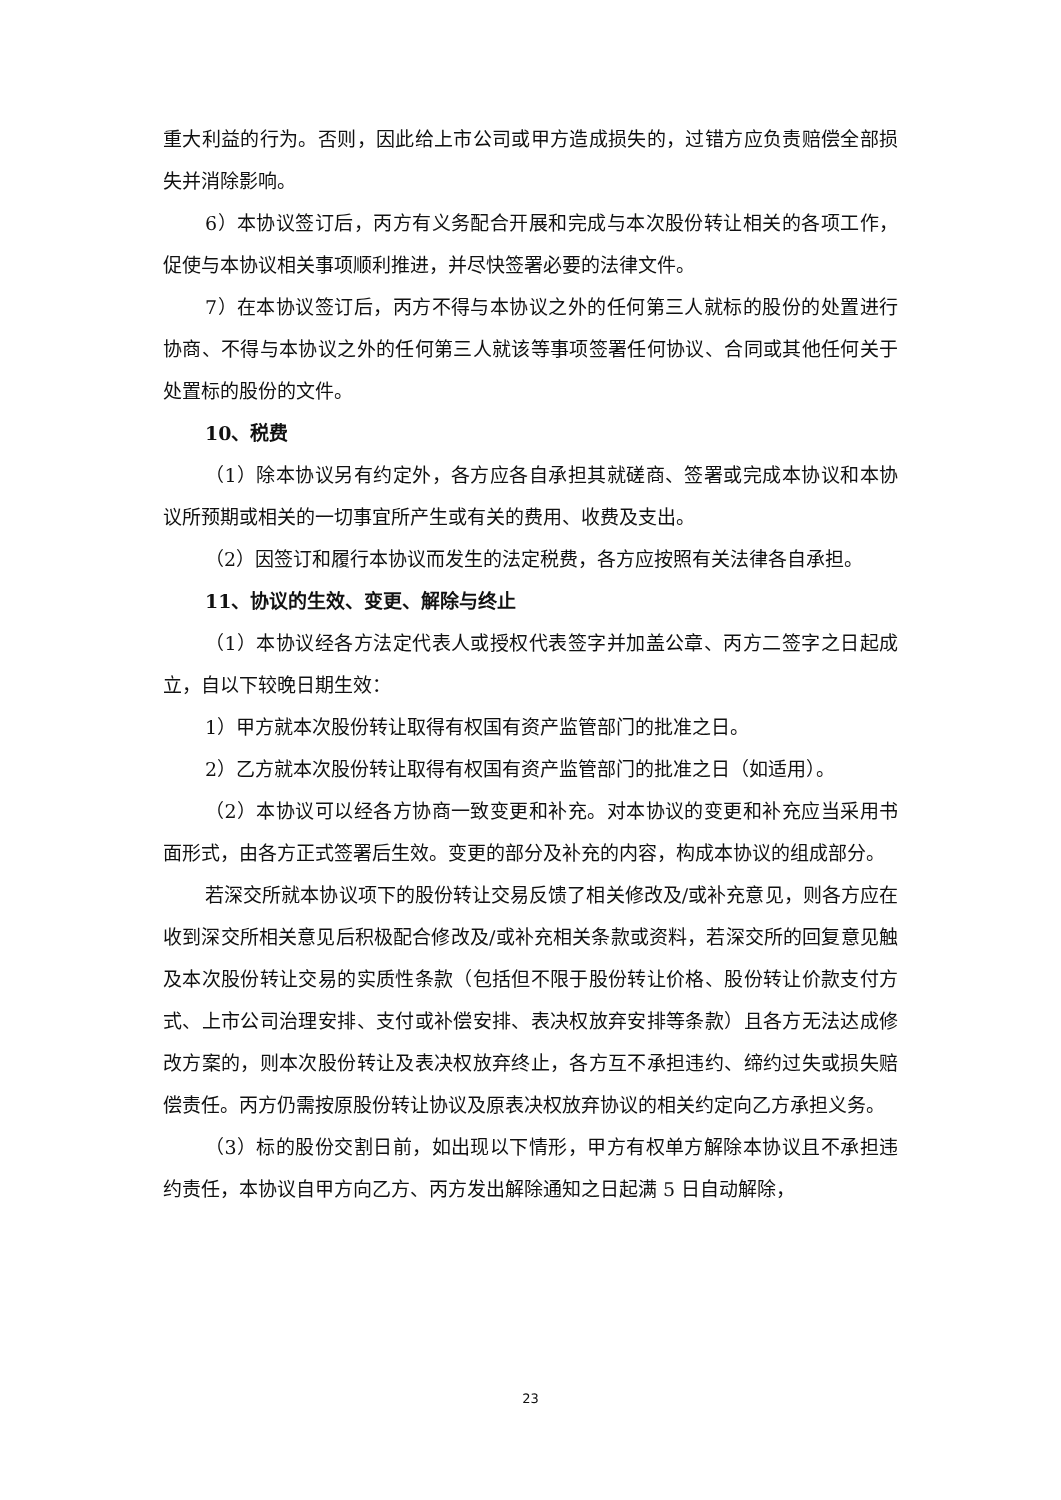重大利益的行为。否则，因此给上市公司或甲方造成损失的，过错方应负责赔偿全部损失并消除影响。
6）本协议签订后，丙方有义务配合开展和完成与本次股份转让相关的各项工作，促使与本协议相关事项顺利推进，并尽快签署必要的法律文件。
7）在本协议签订后，丙方不得与本协议之外的任何第三人就标的股份的处置进行协商、不得与本协议之外的任何第三人就该等事项签署任何协议、合同或其他任何关于处置标的股份的文件。
10、税费
（1）除本协议另有约定外，各方应各自承担其就磋商、签署或完成本协议和本协议所预期或相关的一切事宜所产生或有关的费用、收费及支出。
（2）因签订和履行本协议而发生的法定税费，各方应按照有关法律各自承担。
11、协议的生效、变更、解除与终止
（1）本协议经各方法定代表人或授权代表签字并加盖公章、丙方二签字之日起成立，自以下较晚日期生效：
1）甲方就本次股份转让取得有权国有资产监管部门的批准之日。
2）乙方就本次股份转让取得有权国有资产监管部门的批准之日（如适用）。
（2）本协议可以经各方协商一致变更和补充。对本协议的变更和补充应当采用书面形式，由各方正式签署后生效。变更的部分及补充的内容，构成本协议的组成部分。
若深交所就本协议项下的股份转让交易反馈了相关修改及/或补充意见，则各方应在收到深交所相关意见后积极配合修改及/或补充相关条款或资料，若深交所的回复意见触及本次股份转让交易的实质性条款（包括但不限于股份转让价格、股份转让价款支付方式、上市公司治理安排、支付或补偿安排、表决权放弃安排等条款）且各方无法达成修改方案的，则本次股份转让及表决权放弃终止，各方互不承担违约、缔约过失或损失赔偿责任。丙方仍需按原股份转让协议及原表决权放弃协议的相关约定向乙方承担义务。
（3）标的股份交割日前，如出现以下情形，甲方有权单方解除本协议且不承担违约责任，本协议自甲方向乙方、丙方发出解除通知之日起满 5 日自动解除，
23